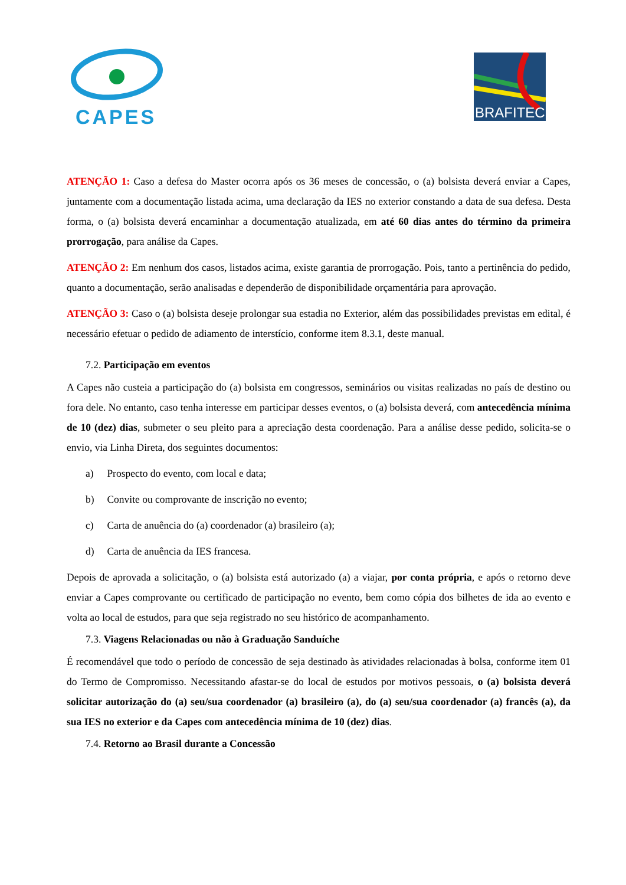CAPES
BRAFITEC
ATENÇÃO 1: Caso a defesa do Master ocorra após os 36 meses de concessão, o (a) bolsista deverá enviar a Capes, juntamente com a documentação listada acima, uma declaração da IES no exterior constando a data de sua defesa. Desta forma, o (a) bolsista deverá encaminhar a documentação atualizada, em até 60 dias antes do término da primeira prorrogação, para análise da Capes.
ATENÇÃO 2: Em nenhum dos casos, listados acima, existe garantia de prorrogação. Pois, tanto a pertinência do pedido, quanto a documentação, serão analisadas e dependerão de disponibilidade orçamentária para aprovação.
ATENÇÃO 3: Caso o (a) bolsista deseje prolongar sua estadia no Exterior, além das possibilidades previstas em edital, é necessário efetuar o pedido de adiamento de interstício, conforme item 8.3.1, deste manual.
7.2. Participação em eventos
A Capes não custeia a participação do (a) bolsista em congressos, seminários ou visitas realizadas no país de destino ou fora dele. No entanto, caso tenha interesse em participar desses eventos, o (a) bolsista deverá, com antecedência mínima de 10 (dez) dias, submeter o seu pleito para a apreciação desta coordenação. Para a análise desse pedido, solicita-se o envio, via Linha Direta, dos seguintes documentos:
a) Prospecto do evento, com local e data;
b) Convite ou comprovante de inscrição no evento;
c) Carta de anuência do (a) coordenador (a) brasileiro (a);
d) Carta de anuência da IES francesa.
Depois de aprovada a solicitação, o (a) bolsista está autorizado (a) a viajar, por conta própria, e após o retorno deve enviar a Capes comprovante ou certificado de participação no evento, bem como cópia dos bilhetes de ida ao evento e volta ao local de estudos, para que seja registrado no seu histórico de acompanhamento.
7.3. Viagens Relacionadas ou não à Graduação Sanduíche
É recomendável que todo o período de concessão de seja destinado às atividades relacionadas à bolsa, conforme item 01 do Termo de Compromisso. Necessitando afastar-se do local de estudos por motivos pessoais, o (a) bolsista deverá solicitar autorização do (a) seu/sua coordenador (a) brasileiro (a), do (a) seu/sua coordenador (a) francês (a), da sua IES no exterior e da Capes com antecedência mínima de 10 (dez) dias.
7.4. Retorno ao Brasil durante a Concessão